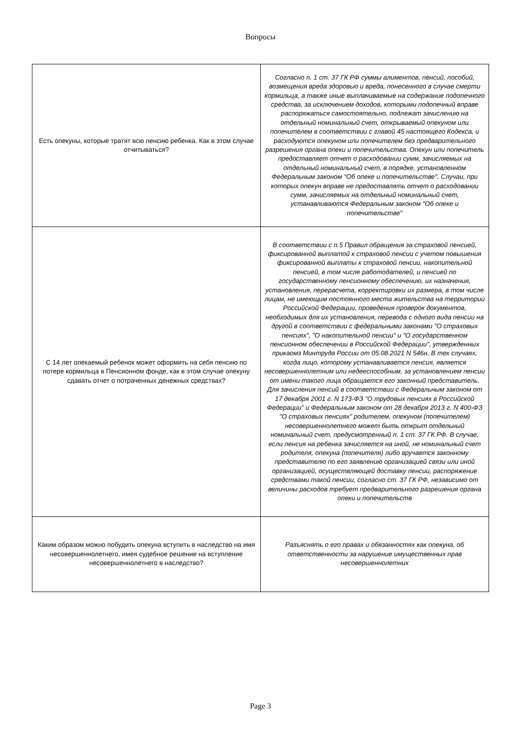Вопросы
| Есть опекуны, которые тратят всю пенсию ребенка. Как в этом случае отчитываться? | Согласно п. 1 ст. 37 ГК РФ суммы алиментов, пенсий, пособий, возмещения вреда здоровью и вреда, понесенного в случае смерти кормильца, а также иные выплачиваемые на содержание подопечного средства, за исключением доходов, которыми подопечный вправе распоряжаться самостоятельно, подлежат зачислению на отдельный номинальный счет, открываемый опекуном или попечителем в соответствии с главой 45 настоящего Кодекса, и расходуются опекуном или попечителем без предварительного разрешения органа опеки и попечительства. Опекун или попечитель предоставляет отчет о расходовании сумм, зачисляемых на отдельный номинальный счет, в порядке, установленном Федеральным законом "Об опеке и попечительстве". Случаи, при которых опекун вправе не предоставлять отчет о расходовании сумм, зачисляемых на отдельный номинальный счет, устанавливаются Федеральным законом "Об опеке и попечительстве" |
| С 14 лет опекаемый ребенок может оформить на себя пенсию по потере кормильца в Пенсионном фонде, как в этом случае опекуну сдавать отчет о потраченных денежных средствах? | В соответствии с п.5 Правил обращения за страховой пенсией, фиксированной выплатой к страховой пенсии с учетом повышения фиксированной выплаты к страховой пенсии, накопительной пенсией, в том числе работодателей, и пенсией по государственному пенсионному обеспечению, их назначения, установления, перерасчета, корректировки их размера, в том числе лицам, не имеющим постоянного места жительства на территории Российской Федерации, проведения проверок документов, необходимых для их установления, перевода с одного вида пенсии на другой в соответствии с федеральными законами "О страховых пенсиях", "О накопительной пенсии" и "О государственном пенсионном обеспечении в Российской Федерации", утвержденных прикаомз Минтруда России от 05.08.2021 N 546н, В тех случаях, когда лицо, которому устанавливается пенсия, является несовершеннолетним или недееспособным, за установлением пенсии от имени такого лица обращается его законный представитель. Для зачисления пенсий в соответствии с Федеральным законом от 17 декабря 2001 г. N 173-ФЗ "О трудовых пенсиях в Российской Федерации" и Федеральным законом от 28 декабря 2013 г. N 400-ФЗ "О страховых пенсиях" родителем, опекуном (попечителем) несовершеннолетнего может быть открыт отдельный номинальный счет, предусмотренный п. 1 ст. 37 ГК РФ. В случае, если пенсия на ребенка зачисляется на иной, не номинальный счет родителя, опекуна (попечителя) либо вручается законному представителю по его заявлению организацией связи или иной организацией, осуществляющей доставку пенсии, распоряжение средствами такой пенсии, согласно ст. 37 ГК РФ, независимо от величины расходов требует предварительного разрешения органа опеки и попечительств |
| Каким образом можно побудить опекуна вступить в наследство на имя несовершеннолетнего, имея судебное решение на вступление несовершеннолетнего в наследство? | Разъяснять о его правах и обязанностях как опекуна, об ответственности за нарушение имущественных прав несовершеннолетних |
Page 3